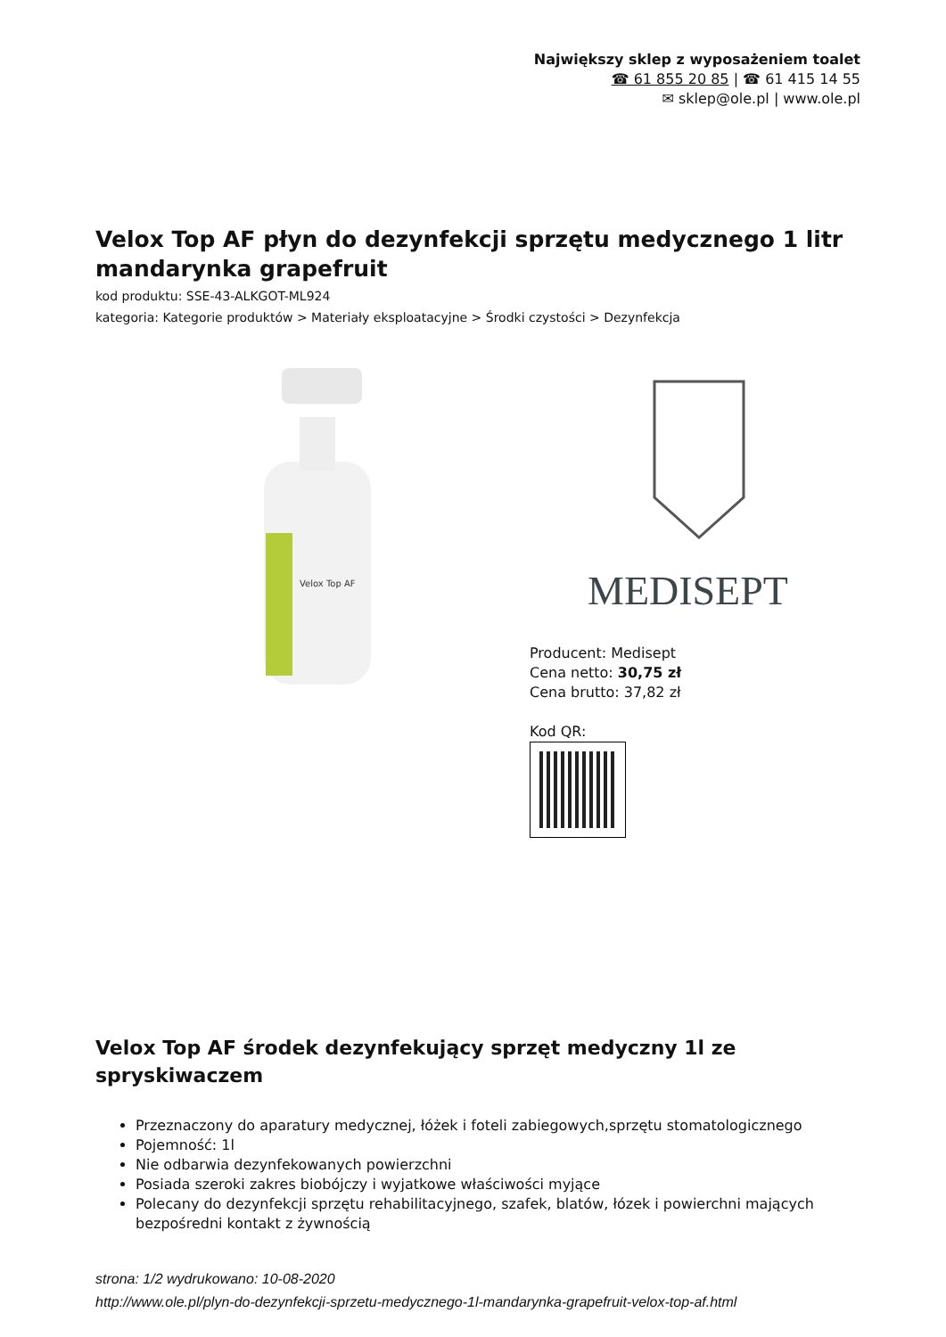Największy sklep z wyposażeniem toalet
☎ 61 855 20 85 | ☎ 61 415 14 55
✉ sklep@ole.pl | www.ole.pl
Velox Top AF płyn do dezynfekcji sprzętu medycznego 1 litr mandarynka grapefruit
kod produktu: SSE-43-ALKGOT-ML924
kategoria: Kategorie produktów > Materiały eksploatacyjne > Środki czystości > Dezynfekcja
Velox Top AF
MEDISEPT
Producent: Medisept
Cena netto: 30,75 zł
Cena brutto: 37,82 zł
Kod QR:
Velox Top AF środek dezynfekujący sprzęt medyczny 1l ze spryskiwaczem
Przeznaczony do aparatury medycznej, łóżek i foteli zabiegowych,sprzętu stomatologicznego
Pojemność: 1l
Nie odbarwia dezynfekowanych powierzchni
Posiada szeroki zakres biobójczy i wyjatkowe właściwości myjące
Polecany do dezynfekcji sprzętu rehabilitacyjnego, szafek, blatów, łózek i powierchni mających bezpośredni kontakt z żywnością
strona: 1/2 wydrukowano: 10-08-2020
http://www.ole.pl/plyn-do-dezynfekcji-sprzetu-medycznego-1l-mandarynka-grapefruit-velox-top-af.html